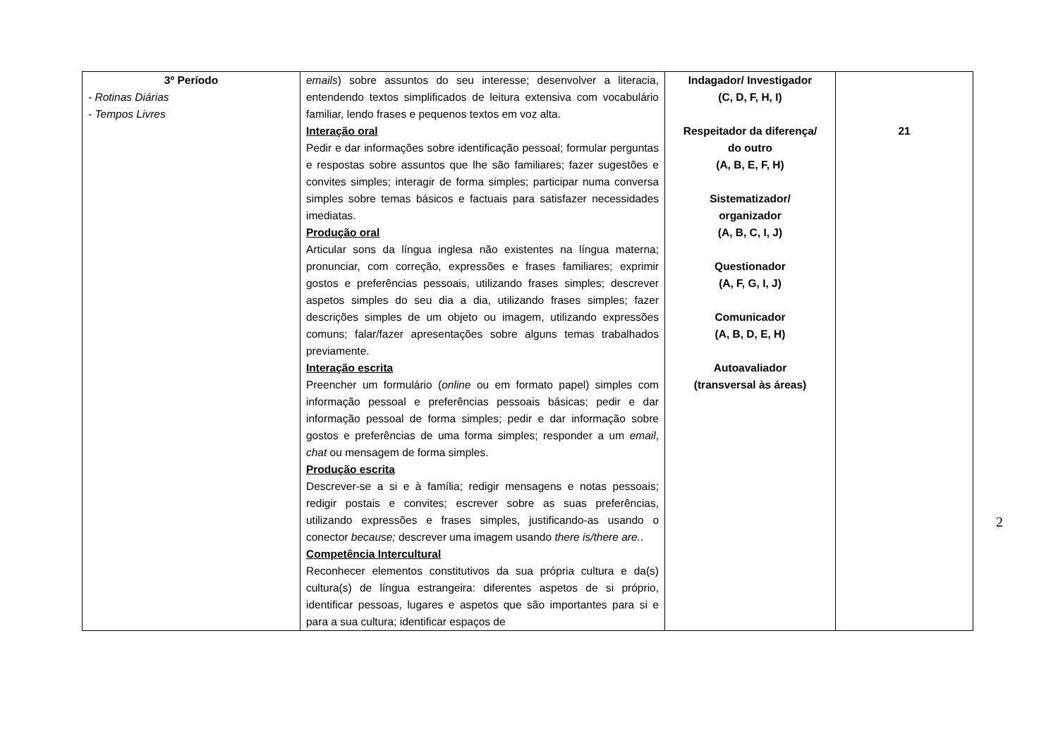| 3º Período - Rotinas Diárias - Tempos Livres | emails ) sobre assuntos do seu interesse; desenvolver a literacia, entendendo textos simplificados de leitura extensiva com vocabulário familiar, lendo frases e pequenos textos em voz alta. Interação oral Pedir e dar informações sobre identificação pessoal; formular perguntas e respostas sobre assuntos que lhe são familiares; fazer sugestões e convites simples; interagir de forma simples; participar numa conversa simples sobre temas básicos e factuais para satisfazer necessidades imediatas. Produção oral Articular sons da língua inglesa não existentes na língua materna; pronunciar, com correção, expressões e frases familiares; exprimir gostos e preferências pessoais, utilizando frases simples; descrever aspetos simples do seu dia a dia, utilizando frases simples; fazer descrições simples de um objeto ou imagem, utilizando expressões comuns; falar/fazer apresentações sobre alguns temas trabalhados previamente. Interação escrita Preencher um formulário ( online ou em formato papel) simples com informação pessoal e preferências pessoais básicas; pedir e dar informação pessoal de forma simples; pedir e dar informação sobre gostos e preferências de uma forma simples; responder a um email , chat ou mensagem de forma simples. Produção escrita Descrever-se a si e à família; redigir mensagens e notas pessoais; redigir postais e convites; escrever sobre as suas preferências, utilizando expressões e frases simples, justificando-as usando o conector because; descrever uma imagem usando there is/there are. . Competência Intercultural Reconhecer elementos constitutivos da sua própria cultura e da(s) cultura(s) de língua estrangeira: diferentes aspetos de si próprio, identificar pessoas, lugares e aspetos que são importantes para si e para a sua cultura; identificar espaços de | Indagador/ Investigador (C, D, F, H, I) Respeitador da diferença/ do outro (A, B, E, F, H) Sistematizador/ organizador (A, B, C, I, J) Questionador (A, F, G, I, J) Comunicador (A, B, D, E, H) Autoavaliador (transversal às áreas) | 21 |
2